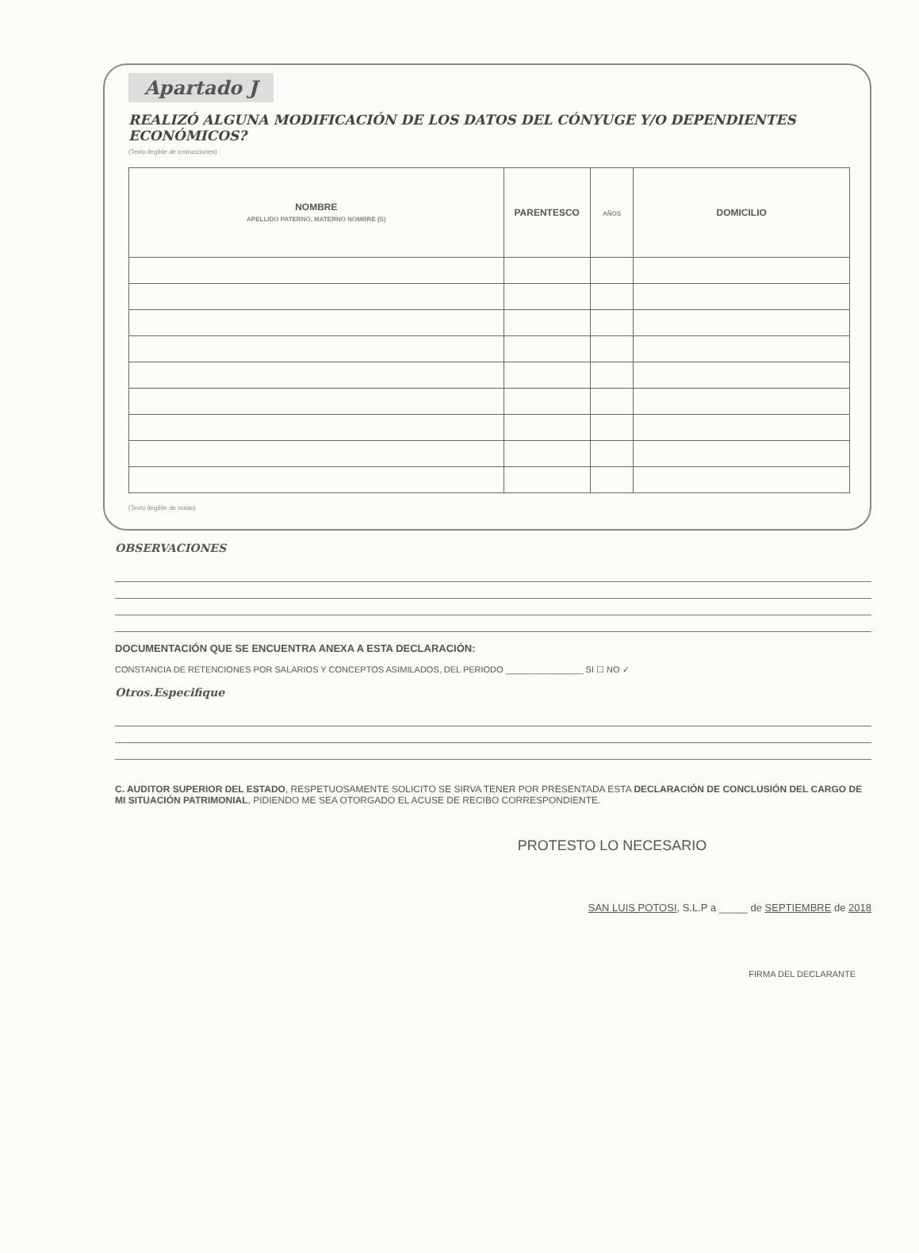Apartado J
REALIZÓ ALGUNA MODIFICACIÓN DE LOS DATOS DEL CÓNYUGE Y/O DEPENDIENTES ECONÓMICOS?
(Texto ilegible de instrucciones)
| NOMBRE APELLIDO PATERNO, MATERNO NOMBRE (S) | PARENTESCO | AÑOS | DOMICILIO |
| --- | --- | --- | --- |
(Texto ilegible de notas)
OBSERVACIONES
DOCUMENTACIÓN QUE SE ENCUENTRA ANEXA A ESTA DECLARACIÓN:
CONSTANCIA DE RETENCIONES POR SALARIOS Y CONCEPTOS ASIMILADOS, DEL PERIODO ________________ SI ☐ NO ✓
Otros.Especifique
C. AUDITOR SUPERIOR DEL ESTADO, RESPETUOSAMENTE SOLICITO SE SIRVA TENER POR PRESENTADA ESTA DECLARACIÓN DE CONCLUSIÓN DEL CARGO DE MI SITUACIÓN PATRIMONIAL, PIDIENDO ME SEA OTORGADO EL ACUSE DE RECIBO CORRESPONDIENTE.
PROTESTO LO NECESARIO
SAN LUIS POTOSI, S.L.P a _____ de SEPTIEMBRE de 2018
FIRMA DEL DECLARANTE